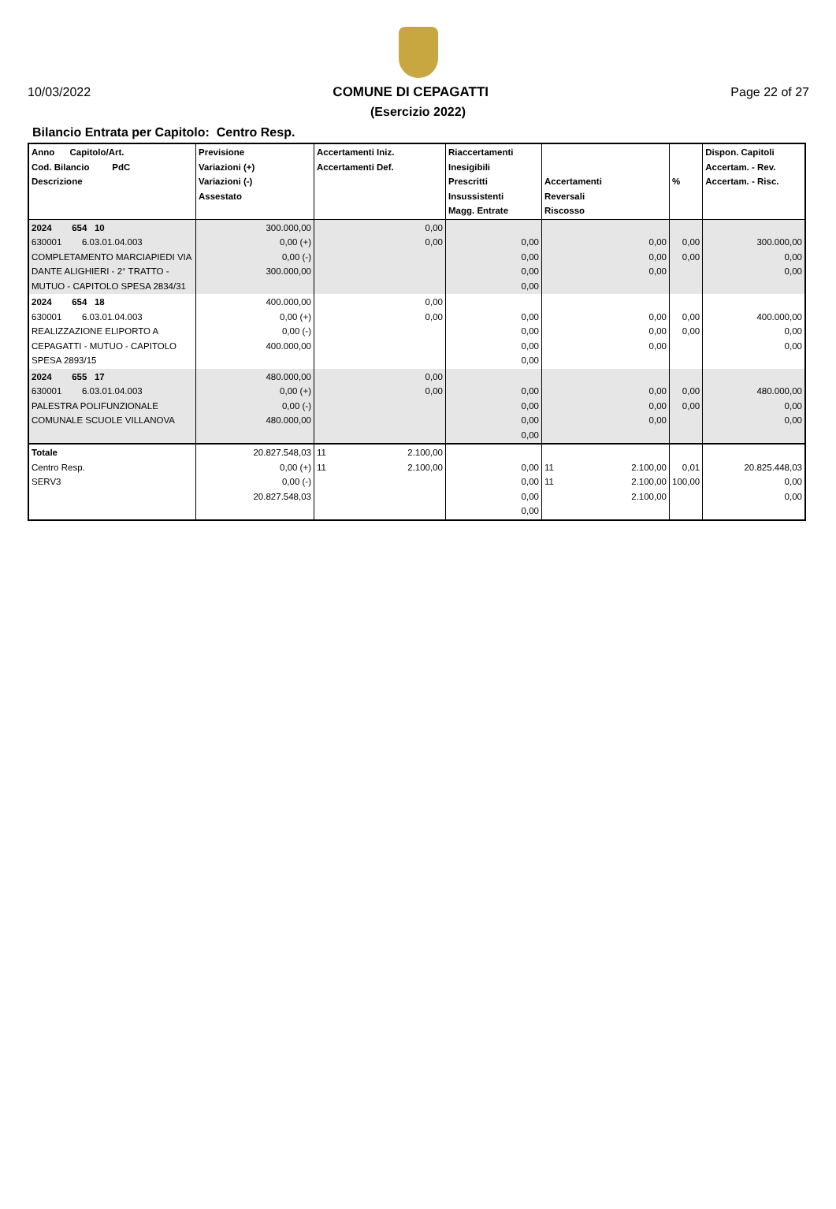10/03/2022 COMUNE DI CEPAGATTI Page 22 of 27
(Esercizio 2022)
Bilancio Entrata per Capitolo: Centro Resp.
| Anno Capitolo/Art. Cod. Bilancio PdC Descrizione | Previsione Variazioni (+) Variazioni (-) Assestato | Accertamenti Iniz. Accertamenti Def. | Riaccertamenti Inesigibili Prescritti Insussistenti Magg. Entrate | Accertamenti Reversali Riscosso | % | Dispon. Capitoli Accertam. - Rev. Accertam. - Risc. |
| --- | --- | --- | --- | --- | --- | --- |
| 2024 654 10 630001 6.03.01.04.003 COMPLETAMENTO MARCIAPIEDI VIA DANTE ALIGHIERI - 2° TRATTO - MUTUO - CAPITOLO SPESA 2834/31 | 300.000,00 0,00 (+) 0,00 (-) 300.000,00 | 0,00 0,00 | 0,00 0,00 0,00 0,00 | 0,00 0,00 0,00 | 0,00 0,00 | 300.000,00 0,00 0,00 |
| 2024 654 18 630001 6.03.01.04.003 REALIZZAZIONE ELIPORTO A CEPAGATTI - MUTUO - CAPITOLO SPESA 2893/15 | 400.000,00 0,00 (+) 0,00 (-) 400.000,00 | 0,00 0,00 | 0,00 0,00 0,00 0,00 | 0,00 0,00 0,00 | 0,00 0,00 | 400.000,00 0,00 0,00 |
| 2024 655 17 630001 6.03.01.04.003 PALESTRA POLIFUNZIONALE COMUNALE SCUOLE VILLANOVA | 480.000,00 0,00 (+) 0,00 (-) 480.000,00 | 0,00 0,00 | 0,00 0,00 0,00 0,00 | 0,00 0,00 0,00 | 0,00 0,00 | 480.000,00 0,00 0,00 |
| Totale Centro Resp. SERV3 | 20.827.548,03 0,00 (+) 0,00 (-) 20.827.548,03 | 11 2.100,00 11 2.100,00 | 0,00 0,00 0,00 0,00 | 11 2.100,00 11 2.100,00 2.100,00 | 0,01 100,00 | 20.825.448,03 0,00 0,00 |